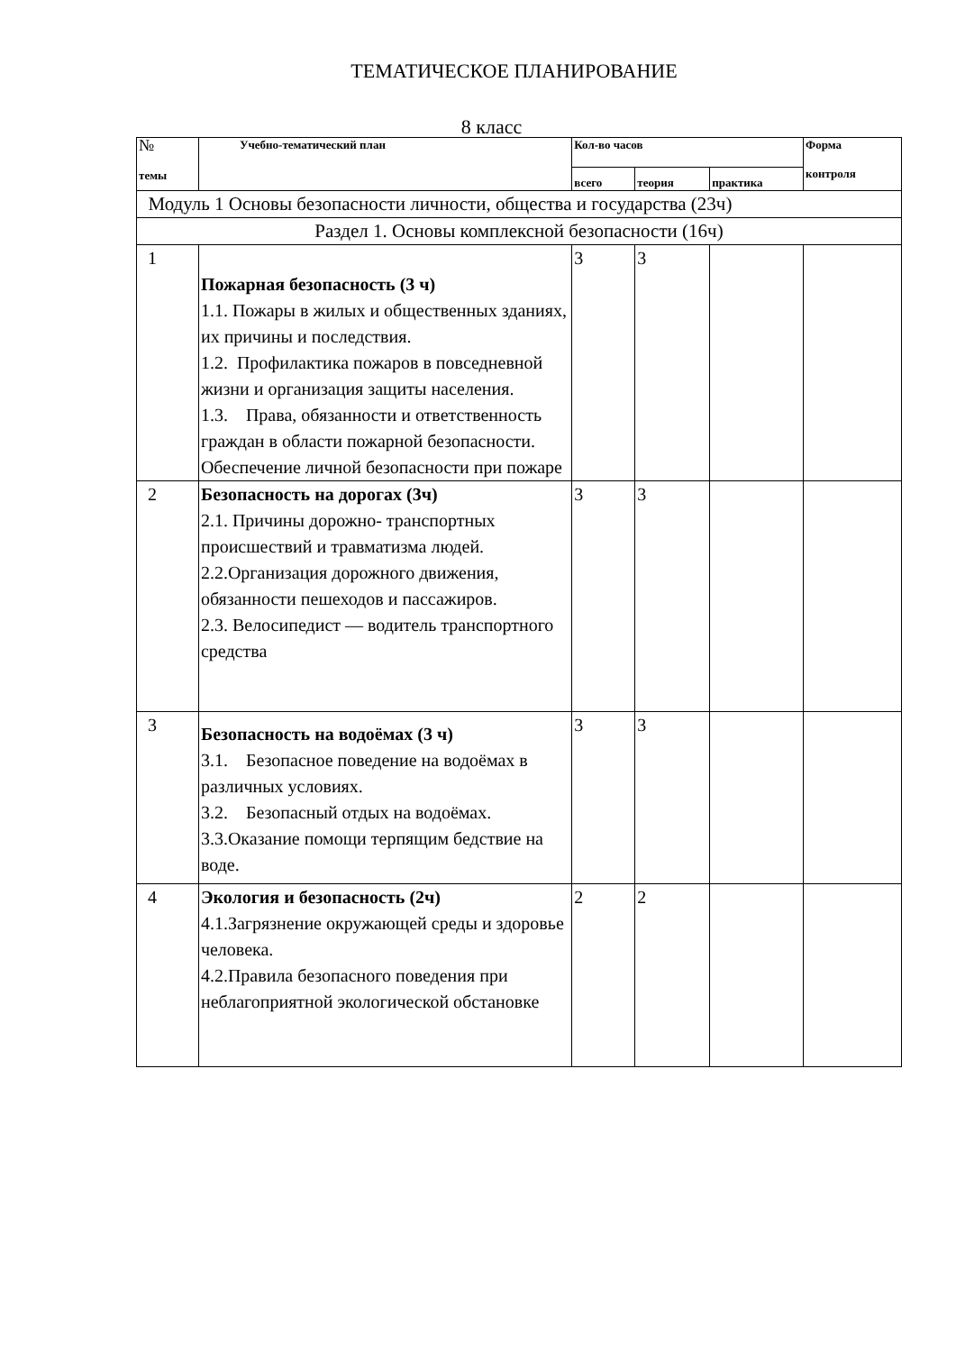ТЕМАТИЧЕСКОЕ ПЛАНИРОВАНИЕ
8 класс
| № темы | Учебно-тематический план | Кол-во часов | | | Форма контроля |
| --- | --- | --- | --- | --- | --- |
| | | всего | теория | практика | |
| Модуль 1 Основы безопасности личности, общества и государства (23ч) | | | | | |
| Раздел 1. Основы комплексной безопасности (16ч) | | | | | |
| 1 | Пожарная безопасность (3 ч) 1.1. Пожары в жилых и общественных зданиях, их причины и последствия. 1.2. Профилактика пожаров в повседневной жизни и организация защиты населения. 1.3. Права, обязанности и ответственность граждан в области пожарной безопасности. Обеспечение личной безопасности при пожаре | 3 | 3 | | |
| 2 | Безопасность на дорогах (3ч) 2.1. Причины дорожно- транспортных происшествий и травматизма людей. 2.2.Организация дорожного движения, обязанности пешеходов и пассажиров. 2.3. Велосипедист — водитель транспортного средства | 3 | 3 | | |
| 3 | Безопасность на водоёмах (3 ч) 3.1. Безопасное поведение на водоёмах в различных условиях. 3.2. Безопасный отдых на водоёмах. 3.3.Оказание помощи терпящим бедствие на воде. | 3 | 3 | | |
| 4 | Экология и безопасность (2ч) 4.1.Загрязнение окружающей среды и здоровье человека. 4.2.Правила безопасного поведения при неблагоприятной экологической обстановке | 2 | 2 | | |